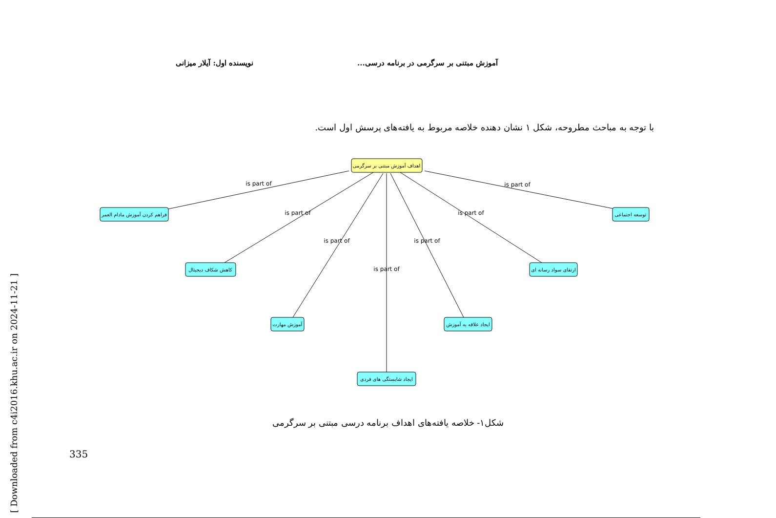آموزش مبتنی بر سرگرمی در برنامه درسی... نویسنده اول: آیلار میزانی
با توجه به مباحث مطروحه، شکل ۱ نشان دهنده خلاصه مربوط به یافته‌های پرسش اول است.
is part of
is part of
is part of
is part of
is part of
is part of
is part of
اهداف آموزش مبتنی بر سرگرمی
فراهم کردن آموزش مادام العمر
توسعه اجتماعی
کاهش شکاف دیجیتال
ارتقای سواد رسانه ای
آموزش مهارت
ایجاد علاقه به آموزش
ایجاد شایستگی های فردی
شکل۱- خلاصه یافته‌های اهداف برنامه درسی مبتنی بر سرگرمی
335
[ Downloaded from c4i2016.khu.ac.ir on 2024-11-21 ]